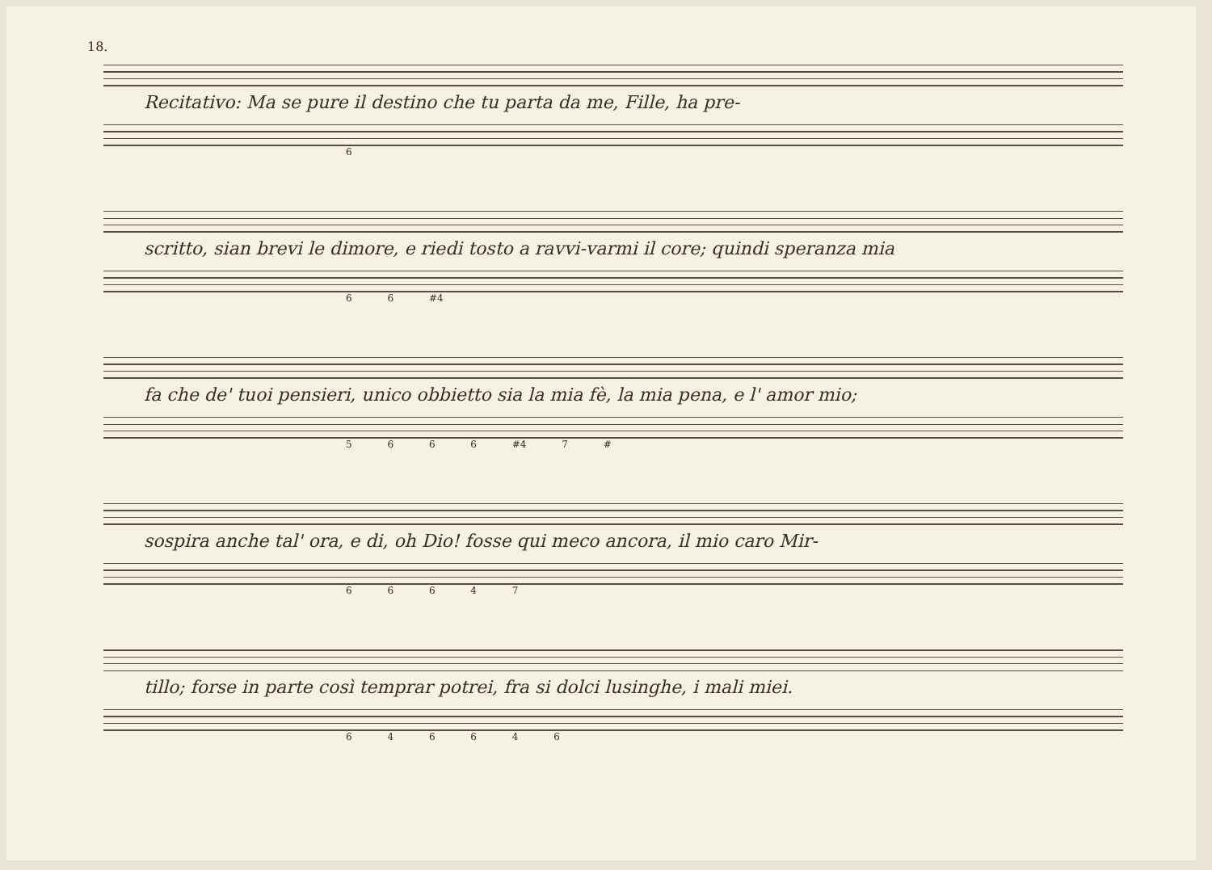18.
Recitativo: Ma se pure il destino che tu parta da me, Fille, ha pre-
6
scritto, sian brevi le dimore, e riedi tosto a ravvi-varmi il core; quindi speranza mia
6 6 #4
fa che de' tuoi pensieri, unico obbietto sia la mia fè, la mia pena, e l' amor mio;
5 6 6 6 #4 7 #
sospira anche tal' ora, e di, oh Dio! fosse qui meco ancora, il mio caro Mir-
6 6 6 4 7
tillo; forse in parte così temprar potrei, fra si dolci lusinghe, i mali miei.
6 4 6 6 4 6